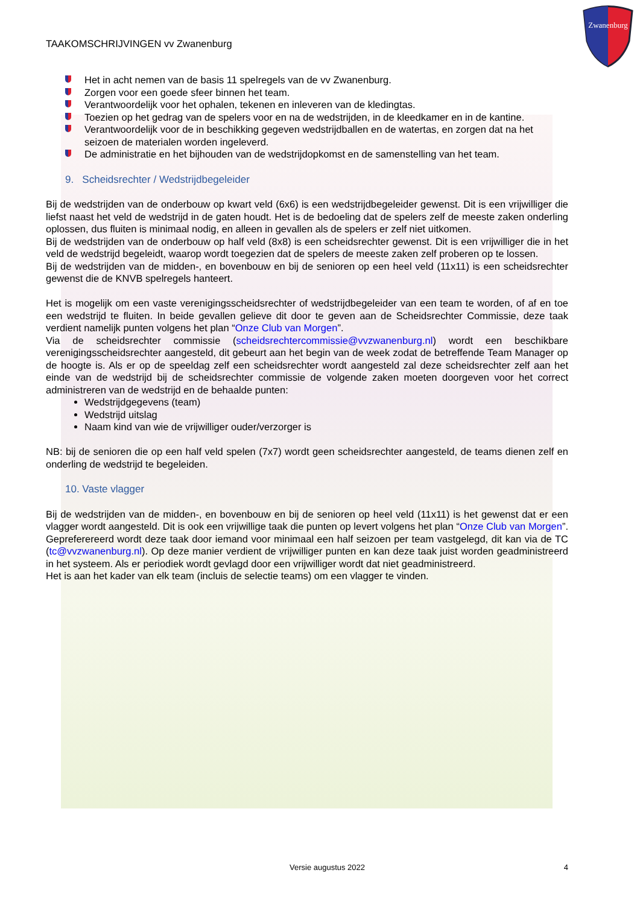Zwanenburg
TAAKOMSCHRIJVINGEN vv Zwanenburg
Het in acht nemen van de basis 11 spelregels van de vv Zwanenburg.
Zorgen voor een goede sfeer binnen het team.
Verantwoordelijk voor het ophalen, tekenen en inleveren van de kledingtas.
Toezien op het gedrag van de spelers voor en na de wedstrijden, in de kleedkamer en in de kantine.
Verantwoordelijk voor de in beschikking gegeven wedstrijdballen en de watertas, en zorgen dat na het seizoen de materialen worden ingeleverd.
De administratie en het bijhouden van de wedstrijdopkomst en de samenstelling van het team.
9. Scheidsrechter / Wedstrijdbegeleider
Bij de wedstrijden van de onderbouw op kwart veld (6x6) is een wedstrijdbegeleider gewenst. Dit is een vrijwilliger die liefst naast het veld de wedstrijd in de gaten houdt. Het is de bedoeling dat de spelers zelf de meeste zaken onderling oplossen, dus fluiten is minimaal nodig, en alleen in gevallen als de spelers er zelf niet uitkomen.
Bij de wedstrijden van de onderbouw op half veld (8x8) is een scheidsrechter gewenst. Dit is een vrijwilliger die in het veld de wedstrijd begeleidt, waarop wordt toegezien dat de spelers de meeste zaken zelf proberen op te lossen.
Bij de wedstrijden van de midden-, en bovenbouw en bij de senioren op een heel veld (11x11) is een scheidsrechter gewenst die de KNVB spelregels hanteert.
Het is mogelijk om een vaste verenigingsscheidsrechter of wedstrijdbegeleider van een team te worden, of af en toe een wedstrijd te fluiten. In beide gevallen gelieve dit door te geven aan de Scheidsrechter Commissie, deze taak verdient namelijk punten volgens het plan “Onze Club van Morgen”.
Via de scheidsrechter commissie (scheidsrechtercommissie@vvzwanenburg.nl) wordt een beschikbare verenigingsscheidsrechter aangesteld, dit gebeurt aan het begin van de week zodat de betreffende Team Manager op de hoogte is. Als er op de speeldag zelf een scheidsrechter wordt aangesteld zal deze scheidsrechter zelf aan het einde van de wedstrijd bij de scheidsrechter commissie de volgende zaken moeten doorgeven voor het correct administreren van de wedstrijd en de behaalde punten:
Wedstrijdgegevens (team)
Wedstrijd uitslag
Naam kind van wie de vrijwilliger ouder/verzorger is
NB: bij de senioren die op een half veld spelen (7x7) wordt geen scheidsrechter aangesteld, de teams dienen zelf en onderling de wedstrijd te begeleiden.
10. Vaste vlagger
Bij de wedstrijden van de midden-, en bovenbouw en bij de senioren op heel veld (11x11) is het gewenst dat er een vlagger wordt aangesteld. Dit is ook een vrijwillige taak die punten op levert volgens het plan “Onze Club van Morgen”. Gepreferereerd wordt deze taak door iemand voor minimaal een half seizoen per team vastgelegd, dit kan via de TC (tc@vvzwanenburg.nl). Op deze manier verdient de vrijwilliger punten en kan deze taak juist worden geadministreerd in het systeem. Als er periodiek wordt gevlagd door een vrijwilliger wordt dat niet geadministreerd.
Het is aan het kader van elk team (incluis de selectie teams) om een vlagger te vinden.
Versie augustus 2022 4